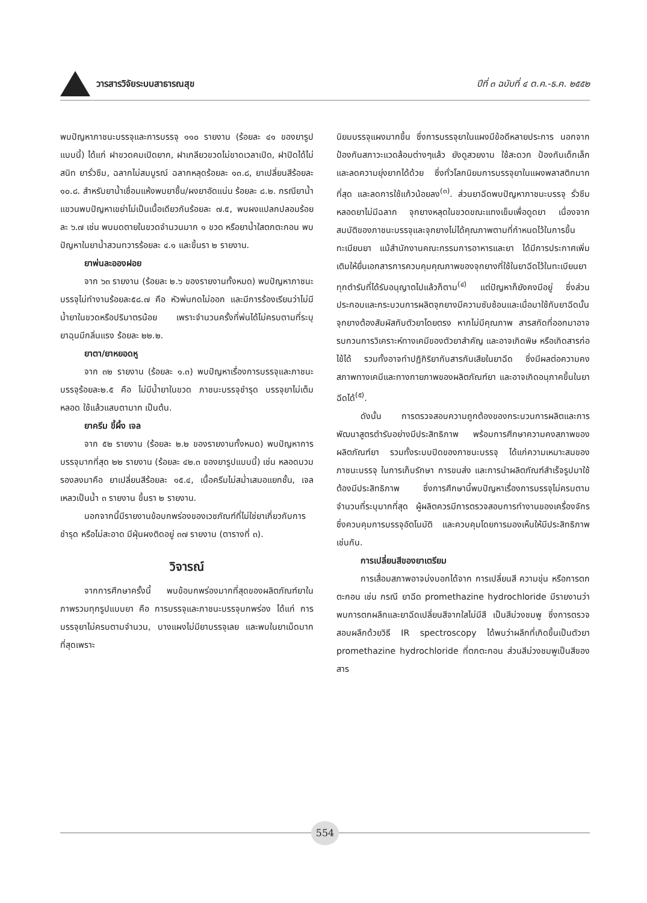วารสารวิจัยระบบสาธารณสุข ปีที่ ๓ ฉบับที่ ๔ ต.ค.-ธ.ค. ๒๕๕๒
พบปัญหาภาชนะบรรจุและการบรรจุ ๑๑๐ รายงาน (ร้อยละ ๔๑ ของยารูปแบบนี้) ได้แก่ ฝาขวดคมเปิดยาก, ฝาเกลียวขวดไม่ขาดเวลาเปิด, ฝาปิดได้ไม่สนิท ยารั่วซึม, ฉลากไม่สมบูรณ์ ฉลากหลุดร้อยละ ๑๓.๘, ยาเปลี่ยนสีร้อยละ ๑๐.๘. สำหรับยาน้ำเชื่อมแห้งพบยาชื้น/ผงยาอัดแน่น ร้อยละ ๘.๒. กรณียาน้ำแขวนพบปัญหาเขย่าไม่เป็นเนื้อเดียวกันร้อยละ ๗.๕, พบผงแปลกปลอมร้อยละ ๖.๗ เช่น พบมดตายในขวดจำนวนมาก ๑ ขวด หรือยาน้ำใสตกตะกอน พบปัญหาในยาน้ำสวนทวารร้อยละ ๔.๑ และขึ้นรา ๒ รายงาน.
ยาพ่นละอองฝอย
จาก ๖๓ รายงาน (ร้อยละ ๒.๖ ของรายงานทั้งหมด) พบปัญหาภาชนะบรรจุไม่ทำงานร้อยละ๕๘.๗ คือ หัวพ่นกดไม่ออก และมีการร้องเรียนว่าไม่มีน้ำยาในขวดหรือปริมาตรน้อย เพราะจำนวนครั้งที่พ่นได้ไม่ครบตามที่ระบุ ยาฉุนมีกลิ่นแรง ร้อยละ ๒๒.๒.
ยาตา/ยาหยอดหู
จาก ๓๒ รายงาน (ร้อยละ ๑.๓) พบปัญหาเรื่องการบรรจุและภาชนะบรรจุร้อยละ๒.๕ คือ ไม่มีน้ำยาในขวด ภาชนะบรรจุชำรุด บรรจุยาไม่เต็มหลอด ใช้แล้วแสบตามาก เป็นต้น.
ยาครีม ขี้ผึ้ง เจล
จาก ๕๒ รายงาน (ร้อยละ ๒.๒ ของรายงานทั้งหมด) พบปัญหาการบรรจุมากที่สุด ๒๒ รายงาน (ร้อยละ ๔๒.๓ ของยารูปแบบนี้) เช่น หลอดบวม รองลงมาคือ ยาเปลี่ยนสีร้อยละ ๑๕.๔, เนื้อครีมไม่สม่ำเสมอแยกชั้น, เจลเหลวเป็นน้ำ ๓ รายงาน ขึ้นรา ๒ รายงาน.
นอกจากนี้มีรายงานข้อบกพร่องของเวชภัณฑ์ที่ไม่ใช่ยาเกี่ยวกับการชำรุด หรือไม่สะอาด มีฝุ่นผงติดอยู่ ๓๗ รายงาน (ตารางที่ ๓).
วิจารณ์
จากการศึกษาครั้งนี้ พบข้อบกพร่องมากที่สุดของผลิตภัณฑ์ยาในภาพรวมทุกรูปแบบยา คือ การบรรจุและภาชนะบรรจุบกพร่อง ได้แก่ การบรรจุยาไม่ครบตามจำนวน, บางแผงไม่มียาบรรจุเลย และพบในยาเม็ดมากที่สุดเพราะ
นิยมบรรจุแผงมากขึ้น ซึ่งการบรรจุยาในแผงมีข้อดีหลายประการ นอกจากป้องกันสภาวะแวดล้อมต่างๆแล้ว ยังดูสวยงาม ใช้สะดวก ป้องกันเด็กเล็ก และลดความยุ่งยากได้ด้วย ซึ่งทั่วโลกนิยมการบรรจุยาในแผงพลาสติกมากที่สุด และลดการใช้แก้วน้อยลง<sup>(๓)</sup>. ส่วนยาฉีดพบปัญหาภาชนะบรรจุ รั่วซึม หลอดยาไม่มีฉลาก จุกยางหลุดในขวดขณะแทงเข็มเพื่อดูดยา เนื่องจากสมบัติของภาชนะบรรจุและจุกยางไม่ได้คุณภาพตามที่กำหนดไว้ในการขึ้นทะเบียนยา แม้สำนักงานคณะกรรมการอาหารและยา ได้มีการประกาศเพิ่มเติมให้ยื่นเอกสารการควบคุมคุณภาพของจุกยางที่ใช้ในยาฉีดไว้ในทะเบียนยาทุกตำรับที่ได้รับอนุญาตไปแล้วก็ตาม<sup>(๔)</sup> แต่ปัญหาก็ยังคงมีอยู่ ซึ่งส่วนประกอบและกระบวนการผลิตจุกยางมีความซับซ้อนและเมื่อมาใช้กับยาฉีดนั้น จุกยางต้องสัมผัสกับตัวยาโดยตรง หากไม่มีคุณภาพ สารสกัดที่ออกมาอาจรบกวนการวิเคราะห์ทางเคมีของตัวยาสำคัญ และอาจเกิดพิษ หรือเกิดสารก่อไข้ได้ รวมทั้งอาจทำปฏิกิริยากับสารกันเสียในยาฉีด ซึ่งมีผลต่อความคงสภาพทางเคมีและทางกายภาพของผลิตภัณฑ์ยา และอาจเกิดอนุภาคขึ้นในยาฉีดได้<sup>(๕)</sup>.
ดังนั้น การตรวจสอบความถูกต้องของกระบวนการผลิตและการพัฒนาสูตรตำรับอย่างมีประสิทธิภาพ พร้อมการศึกษาความคงสภาพของผลิตภัณฑ์ยา รวมทั้งระบบปิดของภาชนะบรรจุ ได้แก่ความเหมาะสมของภาชนะบรรจุ ในการเก็บรักษา การขนส่ง และการนำผลิตภัณฑ์สำเร็จรูปมาใช้ ต้องมีประสิทธิภาพ ซึ่งการศึกษานี้พบปัญหาเรื่องการบรรจุไม่ครบตามจำนวนที่ระบุมากที่สุด ผู้ผลิตควรมีการตรวจสอบการทำงานของเครื่องจักรซึ่งควบคุมการบรรจุอัตโนมัติ และควบคุมโดยการมองเห็นให้มีประสิทธิภาพ เช่นกัน.
การเปลี่ยนสีของยาเตรียม
การเสื่อมสภาพอาจบ่งบอกได้จาก การเปลี่ยนสี ความขุ่น หรือการตกตะกอน เช่น กรณี ยาฉีด promethazine hydrochloride มีรายงานว่าพบการตกผลึกและยาฉีดเปลี่ยนสีจากใสไม่มีสี เป็นสีม่วงชมพู ซึ่งการตรวจสอบผลึกด้วยวิธี IR spectroscopy ได้พบว่าผลึกที่เกิดขึ้นเป็นตัวยา promethazine hydrochloride ที่ตกตะกอน ส่วนสีม่วงชมพูเป็นสีของสาร
554